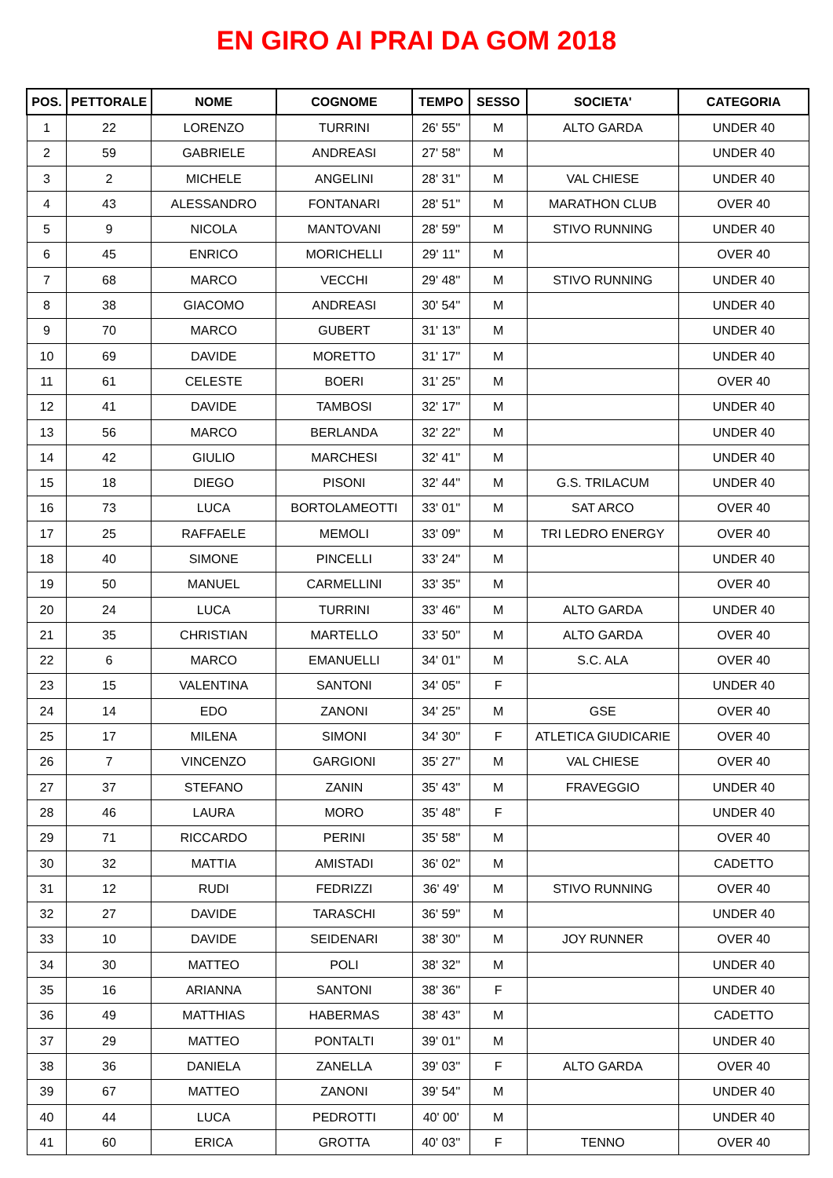EN GIRO AI PRAI DA GOM 2018
| POS. | PETTORALE | NOME | COGNOME | TEMPO | SESSO | SOCIETA' | CATEGORIA |
| --- | --- | --- | --- | --- | --- | --- | --- |
| 1 | 22 | LORENZO | TURRINI | 26' 55'' | M | ALTO GARDA | UNDER 40 |
| 2 | 59 | GABRIELE | ANDREASI | 27' 58'' | M | | UNDER 40 |
| 3 | 2 | MICHELE | ANGELINI | 28' 31'' | M | VAL CHIESE | UNDER 40 |
| 4 | 43 | ALESSANDRO | FONTANARI | 28' 51'' | M | MARATHON CLUB | OVER 40 |
| 5 | 9 | NICOLA | MANTOVANI | 28' 59'' | M | STIVO RUNNING | UNDER 40 |
| 6 | 45 | ENRICO | MORICHELLI | 29' 11'' | M | | OVER 40 |
| 7 | 68 | MARCO | VECCHI | 29' 48'' | M | STIVO RUNNING | UNDER 40 |
| 8 | 38 | GIACOMO | ANDREASI | 30' 54'' | M | | UNDER 40 |
| 9 | 70 | MARCO | GUBERT | 31' 13'' | M | | UNDER 40 |
| 10 | 69 | DAVIDE | MORETTO | 31' 17'' | M | | UNDER 40 |
| 11 | 61 | CELESTE | BOERI | 31' 25'' | M | | OVER 40 |
| 12 | 41 | DAVIDE | TAMBOSI | 32' 17'' | M | | UNDER 40 |
| 13 | 56 | MARCO | BERLANDA | 32' 22'' | M | | UNDER 40 |
| 14 | 42 | GIULIO | MARCHESI | 32' 41'' | M | | UNDER 40 |
| 15 | 18 | DIEGO | PISONI | 32' 44'' | M | G.S. TRILACUM | UNDER 40 |
| 16 | 73 | LUCA | BORTOLAMEOTTI | 33' 01'' | M | SAT ARCO | OVER 40 |
| 17 | 25 | RAFFAELE | MEMOLI | 33' 09'' | M | TRI LEDRO ENERGY | OVER 40 |
| 18 | 40 | SIMONE | PINCELLI | 33' 24'' | M | | UNDER 40 |
| 19 | 50 | MANUEL | CARMELLINI | 33' 35'' | M | | OVER 40 |
| 20 | 24 | LUCA | TURRINI | 33' 46'' | M | ALTO GARDA | UNDER 40 |
| 21 | 35 | CHRISTIAN | MARTELLO | 33' 50'' | M | ALTO GARDA | OVER 40 |
| 22 | 6 | MARCO | EMANUELLI | 34' 01'' | M | S.C. ALA | OVER 40 |
| 23 | 15 | VALENTINA | SANTONI | 34' 05'' | F | | UNDER 40 |
| 24 | 14 | EDO | ZANONI | 34' 25'' | M | GSE | OVER 40 |
| 25 | 17 | MILENA | SIMONI | 34' 30'' | F | ATLETICA GIUDICARIE | OVER 40 |
| 26 | 7 | VINCENZO | GARGIONI | 35' 27'' | M | VAL CHIESE | OVER 40 |
| 27 | 37 | STEFANO | ZANIN | 35' 43'' | M | FRAVEGGIO | UNDER 40 |
| 28 | 46 | LAURA | MORO | 35' 48'' | F | | UNDER 40 |
| 29 | 71 | RICCARDO | PERINI | 35' 58'' | M | | OVER 40 |
| 30 | 32 | MATTIA | AMISTADI | 36' 02'' | M | | CADETTO |
| 31 | 12 | RUDI | FEDRIZZI | 36' 49' | M | STIVO RUNNING | OVER 40 |
| 32 | 27 | DAVIDE | TARASCHI | 36' 59'' | M | | UNDER 40 |
| 33 | 10 | DAVIDE | SEIDENARI | 38' 30'' | M | JOY RUNNER | OVER 40 |
| 34 | 30 | MATTEO | POLI | 38' 32'' | M | | UNDER 40 |
| 35 | 16 | ARIANNA | SANTONI | 38' 36'' | F | | UNDER 40 |
| 36 | 49 | MATTHIAS | HABERMAS | 38' 43'' | M | | CADETTO |
| 37 | 29 | MATTEO | PONTALTI | 39' 01'' | M | | UNDER 40 |
| 38 | 36 | DANIELA | ZANELLA | 39' 03'' | F | ALTO GARDA | OVER 40 |
| 39 | 67 | MATTEO | ZANONI | 39' 54'' | M | | UNDER 40 |
| 40 | 44 | LUCA | PEDROTTI | 40' 00' | M | | UNDER 40 |
| 41 | 60 | ERICA | GROTTA | 40' 03'' | F | TENNO | OVER 40 |